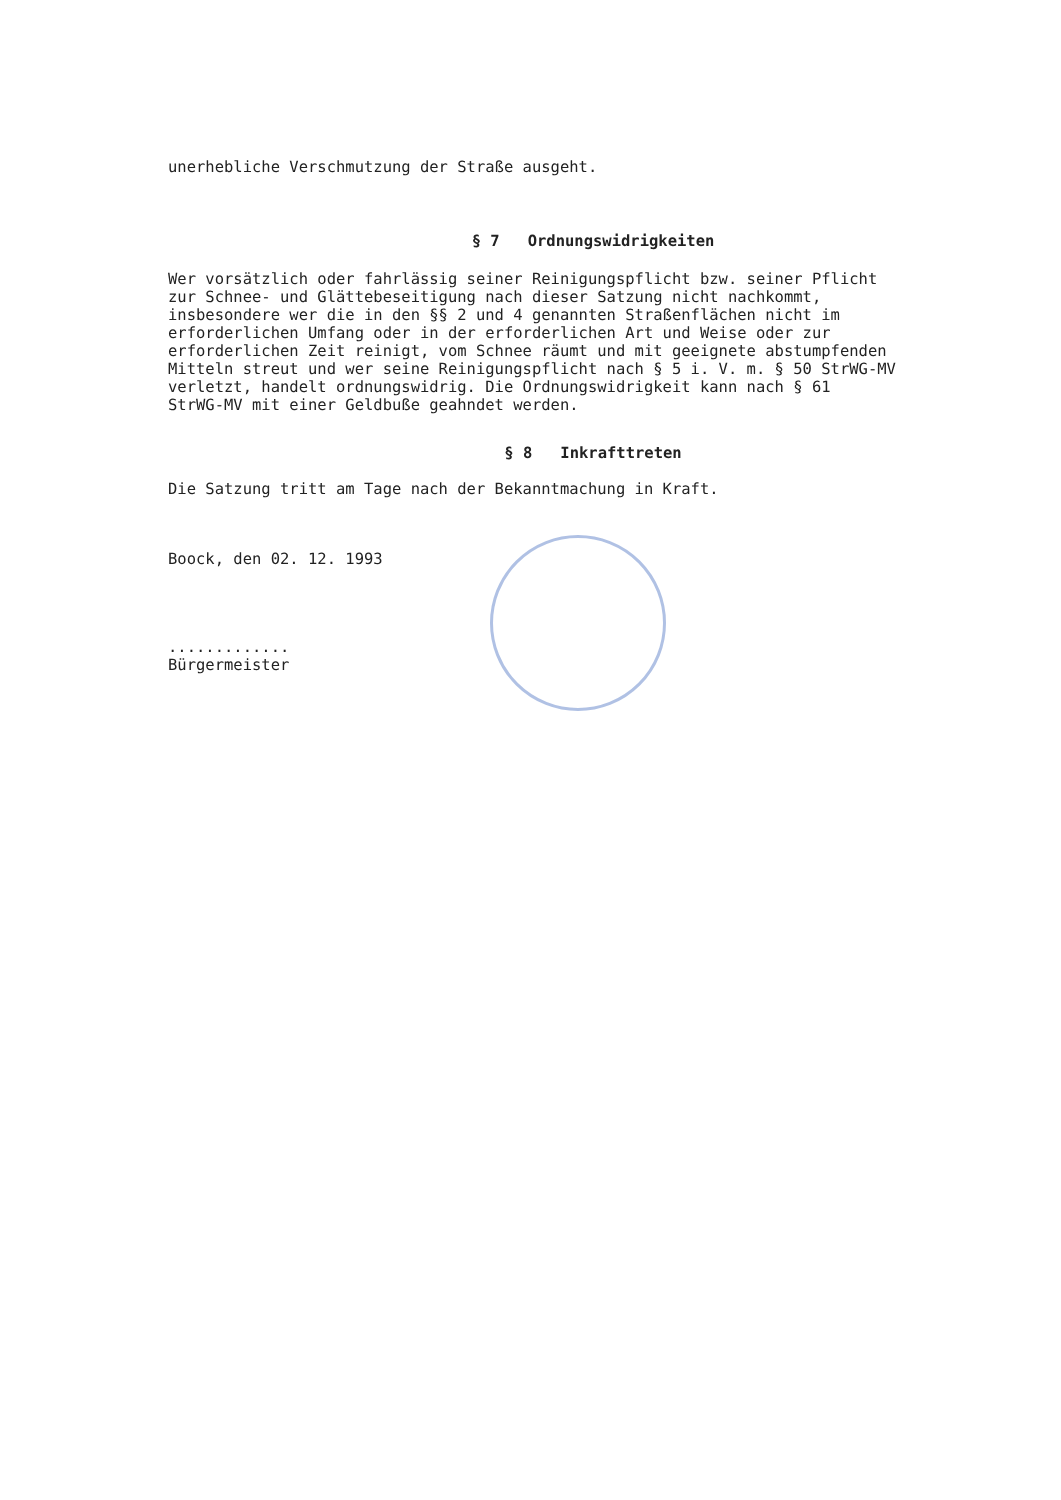unerhebliche Verschmutzung der Straße ausgeht.
§ 7 Ordnungswidrigkeiten
Wer vorsätzlich oder fahrlässig seiner Reinigungspflicht bzw. seiner Pflicht zur Schnee- und Glättebeseitigung nach dieser Satzung nicht nachkommt, insbesondere wer die in den §§ 2 und 4 genannten Straßenflächen nicht im erforderlichen Umfang oder in der erforderlichen Art und Weise oder zur erforderlichen Zeit reinigt, vom Schnee räumt und mit geeignete abstumpfenden Mitteln streut und wer seine Reinigungspflicht nach § 5 i. V. m. § 50 StrWG-MV verletzt, handelt ordnungswidrig. Die Ordnungswidrigkeit kann nach § 61 StrWG-MV mit einer Geldbuße geahndet werden.
§ 8 Inkrafttreten
Die Satzung tritt am Tage nach der Bekanntmachung in Kraft.
Boock, den 02. 12. 1993
.............
Bürgermeister